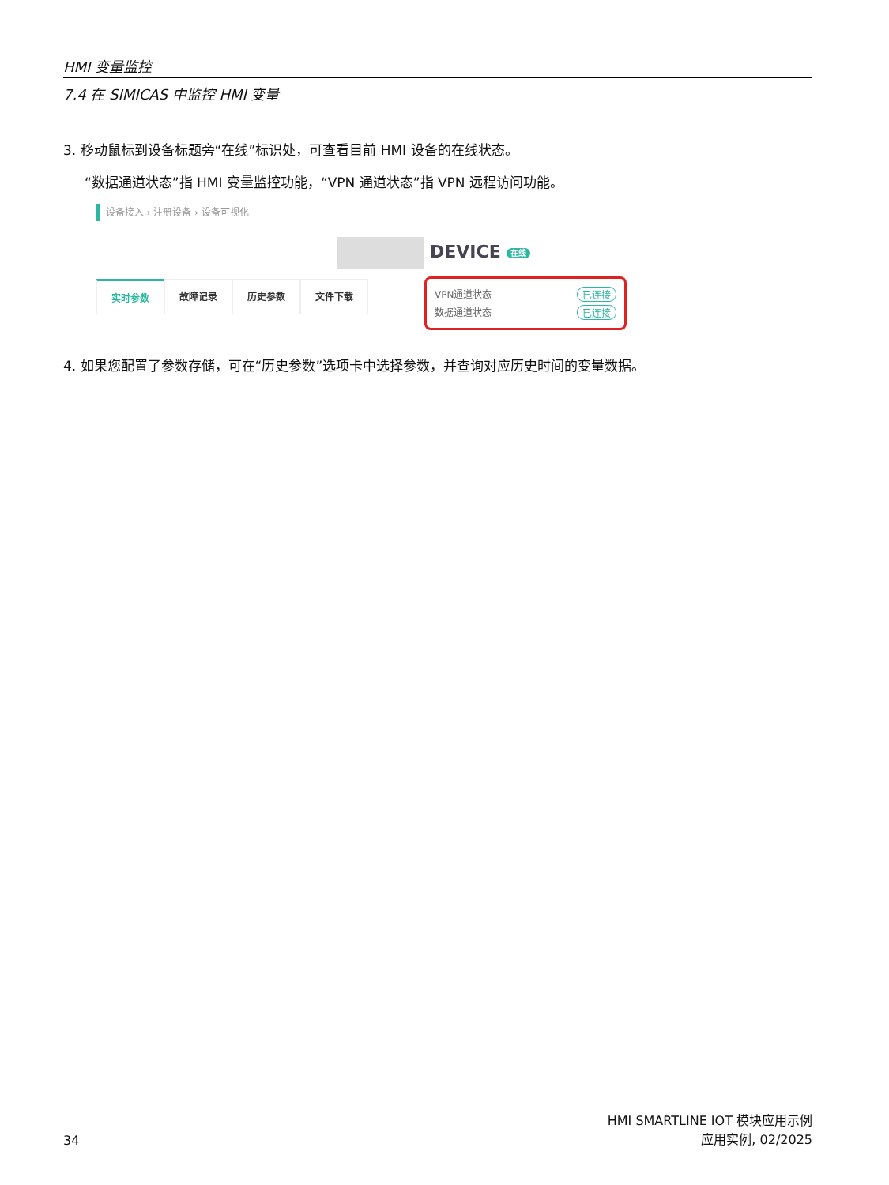HMI 变量监控
7.4 在 SIMICAS 中监控 HMI 变量
3. 移动鼠标到设备标题旁“在线”标识处，可查看目前 HMI 设备的在线状态。
“数据通道状态”指 HMI 变量监控功能，“VPN 通道状态”指 VPN 远程访问功能。
设备接入 › 注册设备 › 设备可视化
DEVICE 在线
实时参数 故障记录 历史参数 文件下载
VPN通道状态 已连接
数据通道状态 已连接
4. 如果您配置了参数存储，可在“历史参数”选项卡中选择参数，并查询对应历史时间的变量数据。
34
HMI SMARTLINE IOT 模块应用示例
应用实例, 02/2025